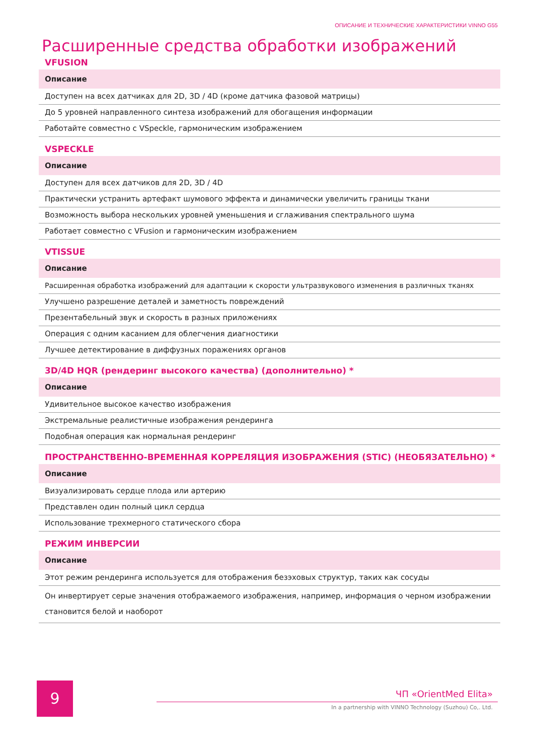ОПИСАНИЕ И ТЕХНИЧЕСКИЕ ХАРАКТЕРИСТИКИ VINNO G55
Расширенные средства обработки изображений
VFUSION
| Описание |
| --- |
| Доступен на всех датчиках для 2D, 3D / 4D (кроме датчика фазовой матрицы) |
| До 5 уровней направленного синтеза изображений для обогащения информации |
| Работайте совместно с VSpeckle, гармоническим изображением |
VSPECKLE
| Описание |
| --- |
| Доступен для всех датчиков для 2D, 3D / 4D |
| Практически устранить артефакт шумового эффекта и динамически увеличить границы ткани |
| Возможность выбора нескольких уровней уменьшения и сглаживания спектрального шума |
| Работает совместно с VFusion и гармоническим изображением |
VTISSUE
| Описание |
| --- |
| Расширенная обработка изображений для адаптации к скорости ультразвукового изменения в различных тканях |
| Улучшено разрешение деталей и заметность повреждений |
| Презентабельный звук и скорость в разных приложениях |
| Операция с одним касанием для облегчения диагностики |
| Лучшее детектирование в диффузных поражениях органов |
3D/4D HQR (рендеринг высокого качества) (дополнительно) *
| Описание |
| --- |
| Удивительное высокое качество изображения |
| Экстремальные реалистичные изображения рендеринга |
| Подобная операция как нормальная рендеринг |
ПРОСТРАНСТВЕННО-ВРЕМЕННАЯ КОРРЕЛЯЦИЯ ИЗОБРАЖЕНИЯ (STIC) (НЕОБЯЗАТЕЛЬНО) *
| Описание |
| --- |
| Визуализировать сердце плода или артерию |
| Представлен один полный цикл сердца |
| Использование трехмерного статического сбора |
РЕЖИМ ИНВЕРСИИ
| Описание |
| --- |
| Этот режим рендеринга используется для отображения безэховых структур, таких как сосуды |
| Он инвертирует серые значения отображаемого изображения, например, информация о черном изображении становится белой и наоборот |
9
ЧП «OrientMed Elita»
In a partnership with VINNO Technology (Suzhou) Co,. Ltd.